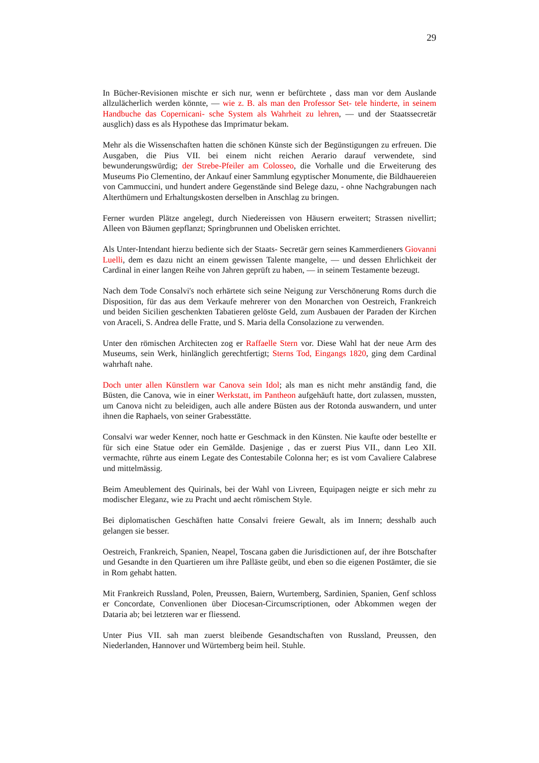29
In Bücher-Revisionen mischte er sich nur, wenn er befürchtete , dass man vor dem Auslande allzulächerlich werden könnte, — wie z. B. als man den Professor Set- tele hinderte, in seinem Handbuche das Copernicani- sche System als Wahrheit zu lehren, — und der Staatssecretär ausglich) dass es als Hypothese das Imprimatur bekam.
Mehr als die Wissenschaften hatten die schönen Künste sich der Begünstigungen zu erfreuen. Die Ausgaben, die Pius VII. bei einem nicht reichen Aerario darauf verwendete, sind bewunderungswürdig; der Strebe-Pfeiler am Colosseo, die Vorhalle und die Erweiterung des Museums Pio Clementino, der Ankauf einer Sammlung egyptischer Monumente, die Bildhauereien von Cammuccini, und hundert andere Gegenstände sind Belege dazu, - ohne Nachgrabungen nach Alterthümern und Erhaltungskosten derselben in Anschlag zu bringen.
Ferner wurden Plätze angelegt, durch Niedereissen von Häusern erweitert; Strassen nivellirt; Alleen von Bäumen gepflanzt; Springbrunnen und Obelisken errichtet.
Als Unter-Intendant hierzu bediente sich der Staats- Secretär gern seines Kammerdieners Giovanni Luelli, dem es dazu nicht an einem gewissen Talente mangelte, — und dessen Ehrlichkeit der Cardinal in einer langen Reihe von Jahren geprüft zu haben, — in seinem Testamente bezeugt.
Nach dem Tode Consalvi's noch erhärtete sich seine Neigung zur Verschönerung Roms durch die Disposition, für das aus dem Verkaufe mehrerer von den Monarchen von Oestreich, Frankreich und beiden Sicilien geschenkten Tabatieren gelöste Geld, zum Ausbauen der Paraden der Kirchen von Araceli, S. Andrea delle Fratte, und S. Maria della Consolazione zu verwenden.
Unter den römischen Architecten zog er Raffaelle Stern vor. Diese Wahl hat der neue Arm des Museums, sein Werk, hinlänglich gerechtfertigt; Sterns Tod, Eingangs 1820, ging dem Cardinal wahrhaft nahe.
Doch unter allen Künstlern war Canova sein Idol; als man es nicht mehr anständig fand, die Büsten, die Canova, wie in einer Werkstatt, im Pantheon aufgehäuft hatte, dort zulassen, mussten, um Canova nicht zu beleidigen, auch alle andere Büsten aus der Rotonda auswandern, und unter ihnen die Raphaels, von seiner Grabesstätte.
Consalvi war weder Kenner, noch hatte er Geschmack in den Künsten. Nie kaufte oder bestellte er für sich eine Statue oder ein Gemälde. Dasjenige , das er zuerst Pius VII., dann Leo XII. vermachte, rührte aus einem Legate des Contestabile Colonna her; es ist vom Cavaliere Calabrese und mittelmässig.
Beim Ameublement des Quirinals, bei der Wahl von Livreen, Equipagen neigte er sich mehr zu modischer Eleganz, wie zu Pracht und aecht römischem Style.
Bei diplomatischen Geschäften hatte Consalvi freiere Gewalt, als im Innern; desshalb auch gelangen sie besser.
Oestreich, Frankreich, Spanien, Neapel, Toscana gaben die Jurisdictionen auf, der ihre Botschafter und Gesandte in den Quartieren um ihre Palläste geübt, und eben so die eigenen Postämter, die sie in Rom gehabt hatten.
Mit Frankreich Russland, Polen, Preussen, Baiern, Wurtemberg, Sardinien, Spanien, Genf schloss er Concordate, Convenlionen über Diocesan-Circumscriptionen, oder Abkommen wegen der Dataria ab; bei letzteren war er fliessend.
Unter Pius VII. sah man zuerst bleibende Gesandtschaften von Russland, Preussen, den Niederlanden, Hannover und Würtemberg beim heil. Stuhle.